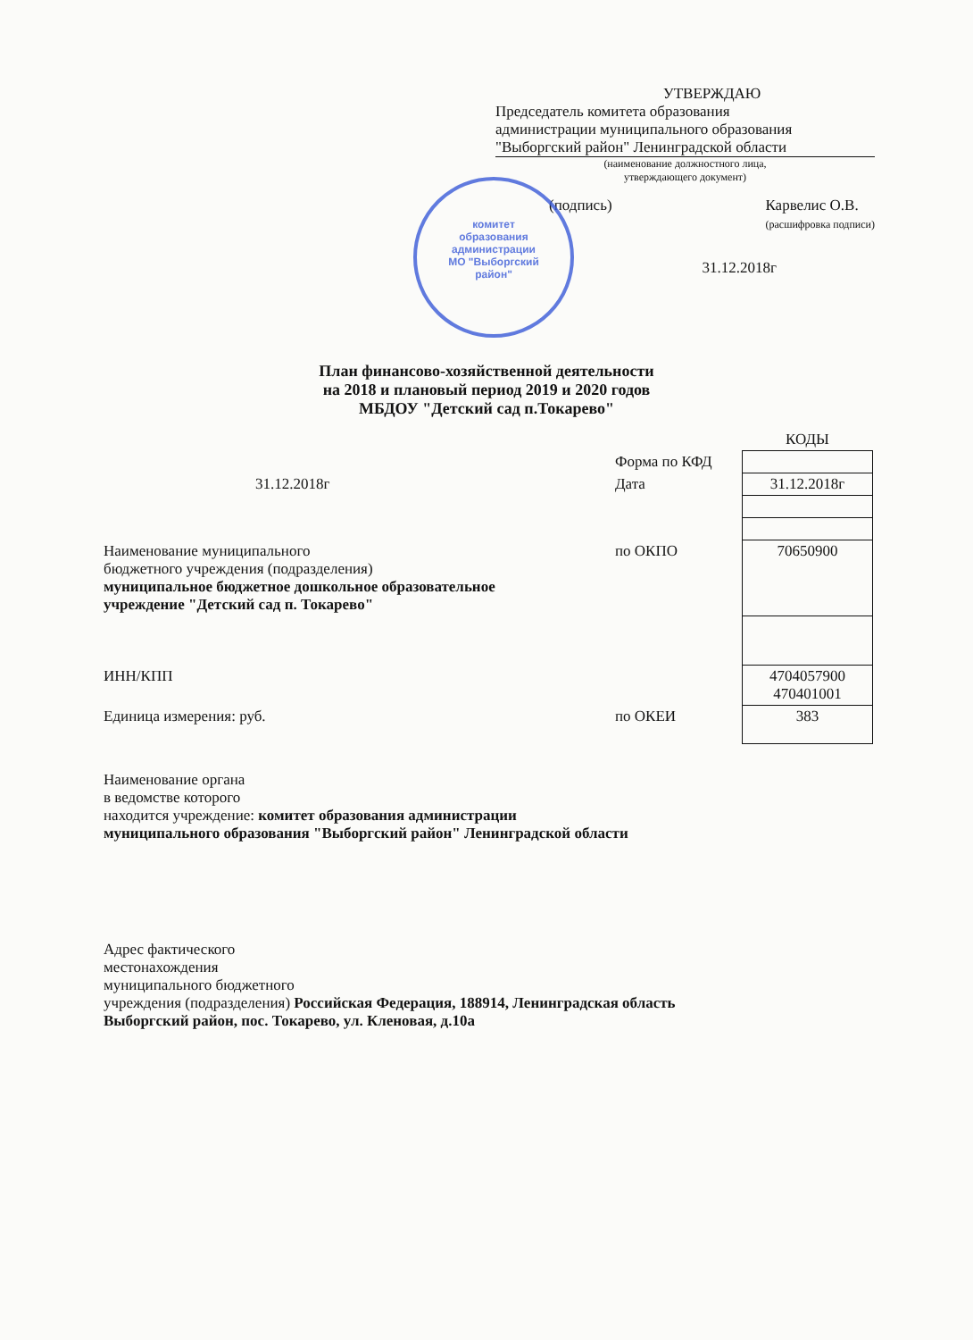УТВЕРЖДАЮ
Председатель комитета образования
администрации муниципального образования
"Выборгский район" Ленинградской области
(наименование должностного лица,
утверждающего документ)
(подпись) Карвелис О.В.
(расшифровка подписи)
31.12.2018г
комитет
образования
администрации
МО "Выборгский
район"
План финансово-хозяйственной деятельности
на 2018 и плановый период 2019 и 2020 годов
МБДОУ "Детский сад п.Токарево"
| | | КОДЫ |
| | Форма по КФД | |
| 31.12.2018г | Дата | 31.12.2018г |
| Наименование муниципального бюджетного учреждения (подразделения) муниципальное бюджетное дошкольное образовательное учреждение "Детский сад п. Токарево" | по ОКПО | 70650900 |
| ИНН/КПП | | 4704057900 470401001 |
| Единица измерения: руб. | по ОКЕИ | 383 |
Наименование органа
в ведомстве которого
находится учреждение: комитет образования администрации
муниципального образования "Выборгский район" Ленинградской области
Адрес фактического
местонахождения
муниципального бюджетного
учреждения (подразделения) Российская Федерация, 188914, Ленинградская область
Выборгский район, пос. Токарево, ул. Кленовая, д.10а